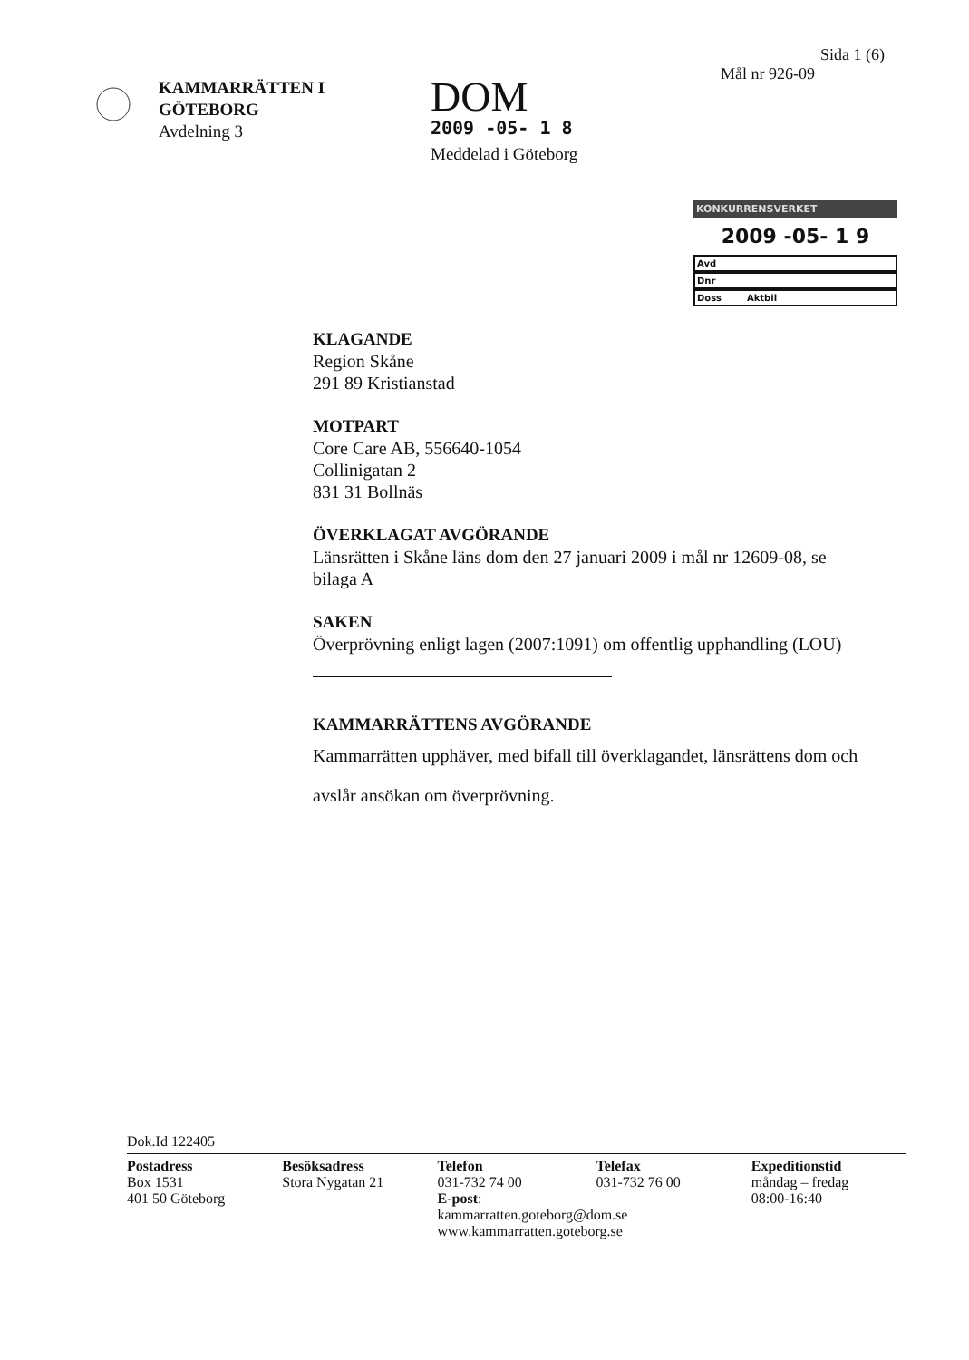KAMMARRÄTTEN I
GÖTEBORG
Avdelning 3
DOM
2009 -05- 1 8
Meddelad i Göteborg
Sida 1 (6)
Mål nr 926-09
KONKURRENSVERKET
2009 -05- 1 9
Avd
Dnr
Doss Aktbil
KLAGANDE
Region Skåne
291 89 Kristianstad
MOTPART
Core Care AB, 556640-1054
Collinigatan 2
831 31 Bollnäs
ÖVERKLAGAT AVGÖRANDE
Länsrätten i Skåne läns dom den 27 januari 2009 i mål nr 12609-08, se bilaga A
SAKEN
Överprövning enligt lagen (2007:1091) om offentlig upphandling (LOU)
KAMMARRÄTTENS AVGÖRANDE
Kammarrätten upphäver, med bifall till överklagandet, länsrättens dom och avslår ansökan om överprövning.
Dok.Id 122405
Postadress
Box 1531
401 50 Göteborg
Besöksadress
Stora Nygatan 21
Telefon
031-732 74 00
E-post: kammarratten.goteborg@dom.se
www.kammarratten.goteborg.se
Telefax
031-732 76 00
Expeditionstid
måndag – fredag
08:00-16:40